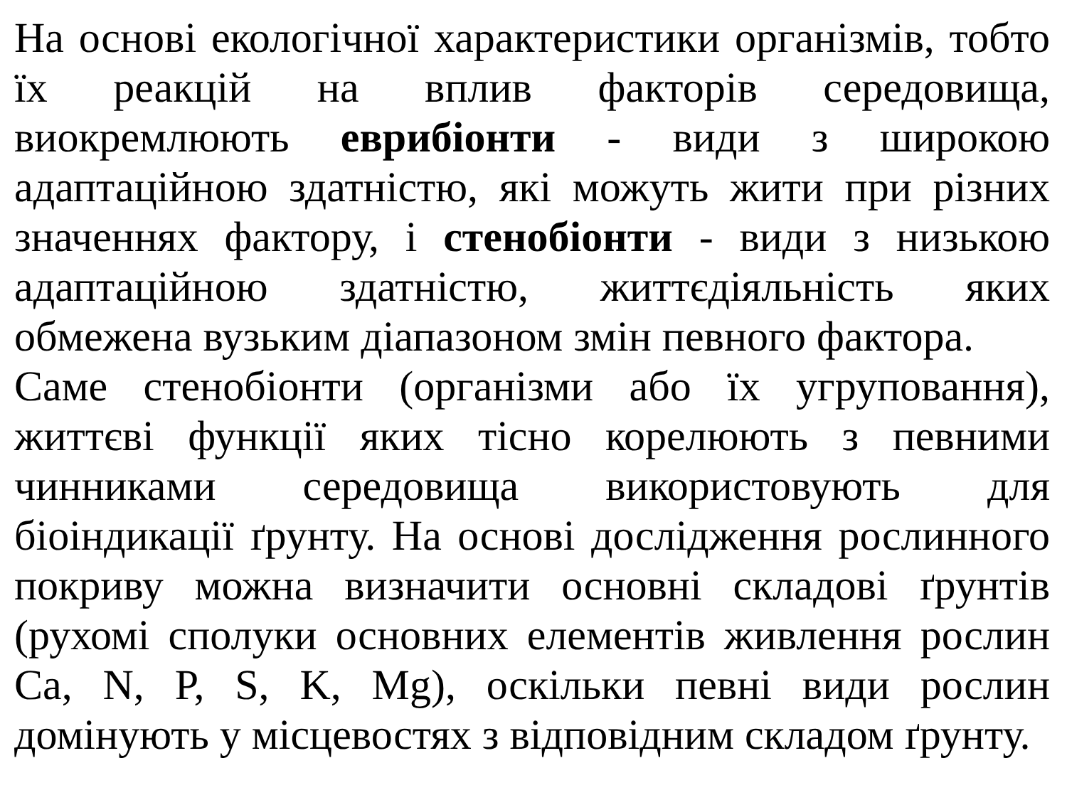На основі екологічної характеристики організмів, тобто їх реакцій на вплив факторів середовища, виокремлюють еврибіонти - види з широкою адаптаційною здатністю, які можуть жити при різних значеннях фактору, і стенобіонти - види з низькою адаптаційною здатністю, життєдіяльність яких обмежена вузьким діапазоном змін певного фактора.
Саме стенобіонти (організми або їх угруповання), життєві функції яких тісно корелюють з певними чинниками середовища використовують для біоіндикації ґрунту. На основі дослідження рослинного покриву можна визначити основні складові ґрунтів (рухомі сполуки основних елементів живлення рослин Ca, N, P, S, K, Mg), оскільки певні види рослин домінують у місцевостях з відповідним складом ґрунту.